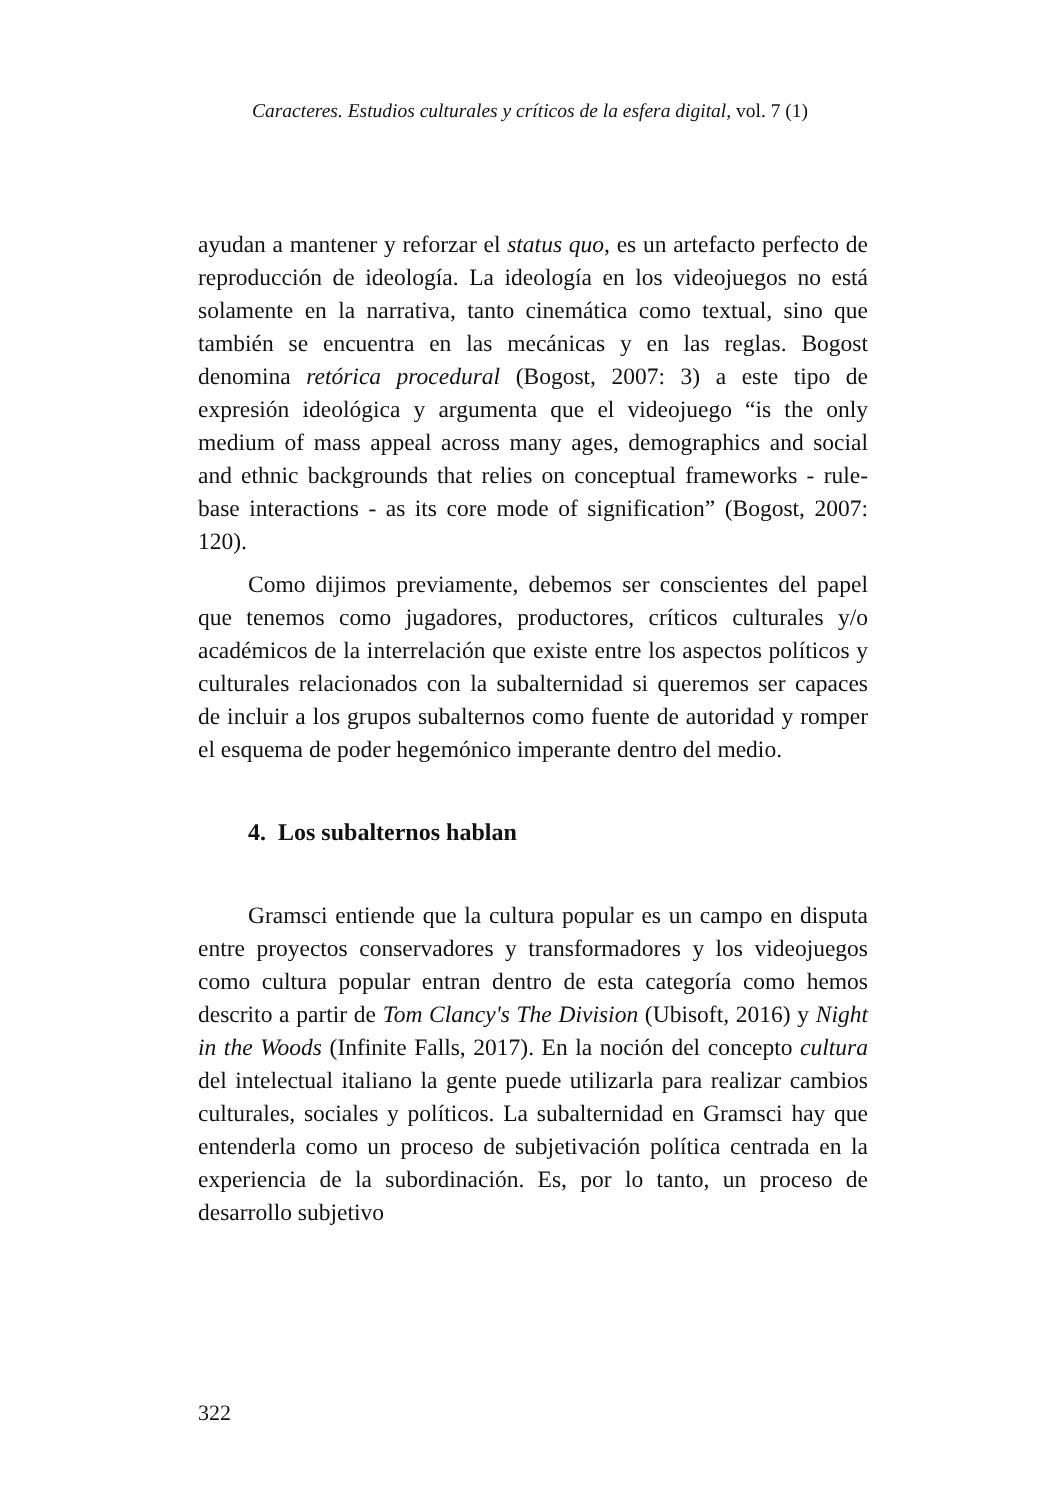Caracteres. Estudios culturales y críticos de la esfera digital, vol. 7 (1)
ayudan a mantener y reforzar el status quo, es un artefacto perfecto de reproducción de ideología. La ideología en los videojuegos no está solamente en la narrativa, tanto cinemática como textual, sino que también se encuentra en las mecánicas y en las reglas. Bogost denomina retórica procedural (Bogost, 2007: 3) a este tipo de expresión ideológica y argumenta que el videojuego “is the only medium of mass appeal across many ages, demographics and social and ethnic backgrounds that relies on conceptual frameworks - rule-base interactions - as its core mode of signification” (Bogost, 2007: 120).
Como dijimos previamente, debemos ser conscientes del papel que tenemos como jugadores, productores, críticos culturales y/o académicos de la interrelación que existe entre los aspectos políticos y culturales relacionados con la subalternidad si queremos ser capaces de incluir a los grupos subalternos como fuente de autoridad y romper el esquema de poder hegemónico imperante dentro del medio.
4. Los subalternos hablan
Gramsci entiende que la cultura popular es un campo en disputa entre proyectos conservadores y transformadores y los videojuegos como cultura popular entran dentro de esta categoría como hemos descrito a partir de Tom Clancy's The Division (Ubisoft, 2016) y Night in the Woods (Infinite Falls, 2017). En la noción del concepto cultura del intelectual italiano la gente puede utilizarla para realizar cambios culturales, sociales y políticos. La subalternidad en Gramsci hay que entenderla como un proceso de subjetivación política centrada en la experiencia de la subordinación. Es, por lo tanto, un proceso de desarrollo subjetivo
322